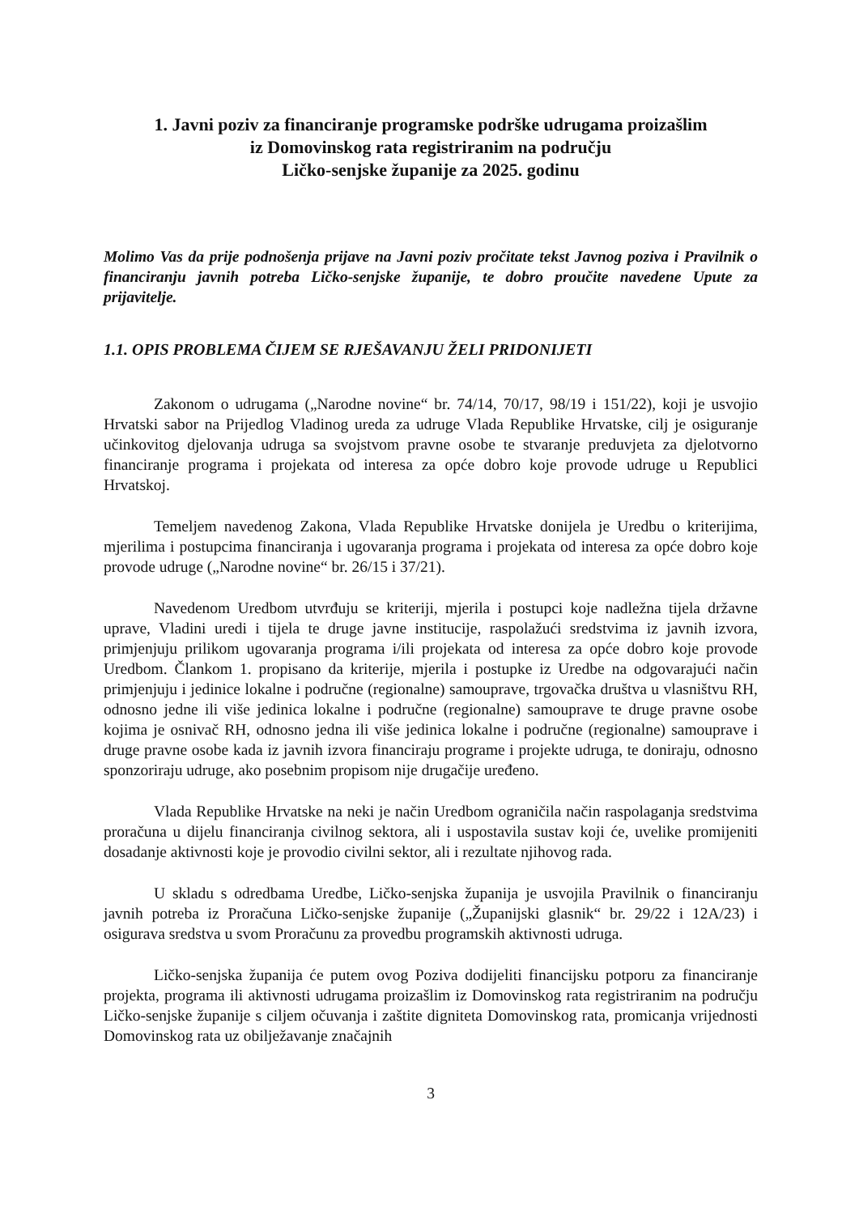1. Javni poziv za financiranje programske podrške udrugama proizašlim
iz Domovinskog rata registriranim na području
Ličko-senjske županije za 2025. godinu
Molimo Vas da prije podnošenja prijave na Javni poziv pročitate tekst Javnog poziva i Pravilnik o financiranju javnih potreba Ličko-senjske županije, te dobro proučite navedene Upute za prijavitelje.
1.1. OPIS PROBLEMA ČIJEM SE RJEŠAVANJU ŽELI PRIDONIJETI
Zakonom o udrugama („Narodne novine“ br. 74/14, 70/17, 98/19 i 151/22), koji je usvojio Hrvatski sabor na Prijedlog Vladinog ureda za udruge Vlada Republike Hrvatske, cilj je osiguranje učinkovitog djelovanja udruga sa svojstvom pravne osobe te stvaranje preduvjeta za djelotvorno financiranje programa i projekata od interesa za opće dobro koje provode udruge u Republici Hrvatskoj.
Temeljem navedenog Zakona, Vlada Republike Hrvatske donijela je Uredbu o kriterijima, mjerilima i postupcima financiranja i ugovaranja programa i projekata od interesa za opće dobro koje provode udruge („Narodne novine“ br. 26/15 i 37/21).
Navedenom Uredbom utvrđuju se kriteriji, mjerila i postupci koje nadležna tijela državne uprave, Vladini uredi i tijela te druge javne institucije, raspolažući sredstvima iz javnih izvora, primjenjuju prilikom ugovaranja programa i/ili projekata od interesa za opće dobro koje provode Uredbom. Člankom 1. propisano da kriterije, mjerila i postupke iz Uredbe na odgovarajući način primjenjuju i jedinice lokalne i područne (regionalne) samouprave, trgovačka društva u vlasništvu RH, odnosno jedne ili više jedinica lokalne i područne (regionalne) samouprave te druge pravne osobe kojima je osnivač RH, odnosno jedna ili više jedinica lokalne i područne (regionalne) samouprave i druge pravne osobe kada iz javnih izvora financiraju programe i projekte udruga, te doniraju, odnosno sponzoriraju udruge, ako posebnim propisom nije drugačije uređeno.
Vlada Republike Hrvatske na neki je način Uredbom ograničila način raspolaganja sredstvima proračuna u dijelu financiranja civilnog sektora, ali i uspostavila sustav koji će, uvelike promijeniti dosadanje aktivnosti koje je provodio civilni sektor, ali i rezultate njihovog rada.
U skladu s odredbama Uredbe, Ličko-senjska županija je usvojila Pravilnik o financiranju javnih potreba iz Proračuna Ličko-senjske županije („Županijski glasnik“ br. 29/22 i 12A/23) i osigurava sredstva u svom Proračunu za provedbu programskih aktivnosti udruga.
Ličko-senjska županija će putem ovog Poziva dodijeliti financijsku potporu za financiranje projekta, programa ili aktivnosti udrugama proizašlim iz Domovinskog rata registriranim na području Ličko-senjske županije s ciljem očuvanja i zaštite digniteta Domovinskog rata, promicanja vrijednosti Domovinskog rata uz obilježavanje značajnih
3